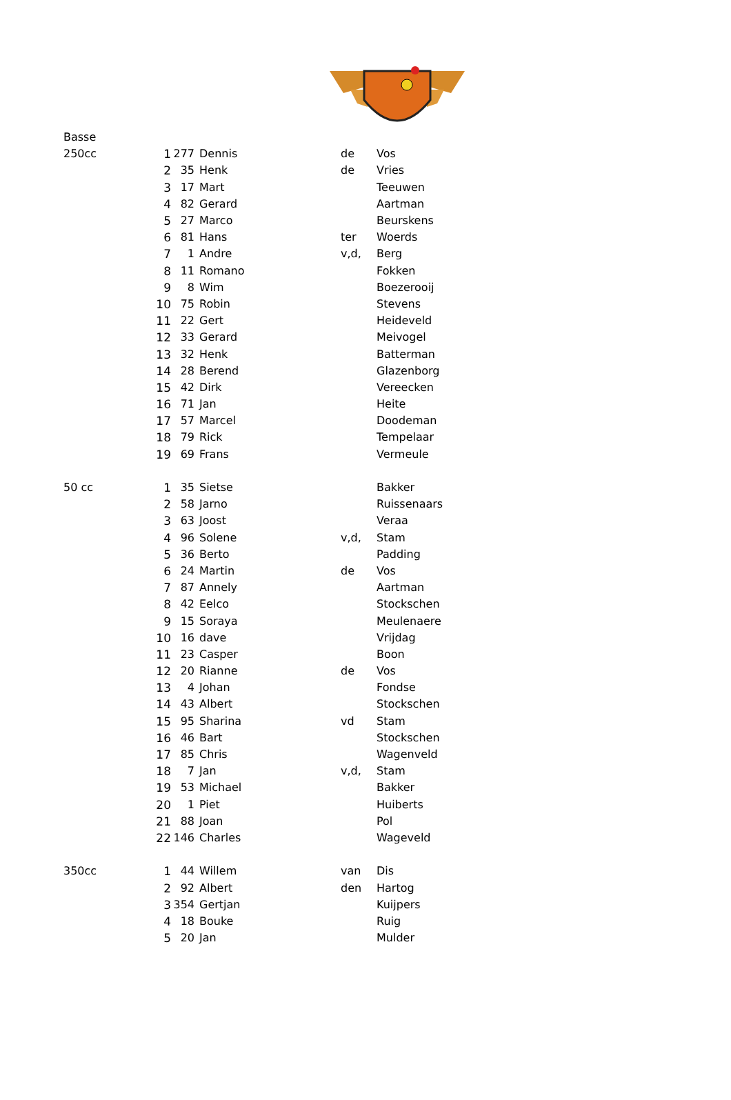| Basse | | | | | |
| 250cc | 1 | 277 | Dennis | de | Vos |
| | 2 | 35 | Henk | de | Vries |
| | 3 | 17 | Mart | | Teeuwen |
| | 4 | 82 | Gerard | | Aartman |
| | 5 | 27 | Marco | | Beurskens |
| | 6 | 81 | Hans | ter | Woerds |
| | 7 | 1 | Andre | v,d, | Berg |
| | 8 | 11 | Romano | | Fokken |
| | 9 | 8 | Wim | | Boezerooij |
| | 10 | 75 | Robin | | Stevens |
| | 11 | 22 | Gert | | Heideveld |
| | 12 | 33 | Gerard | | Meivogel |
| | 13 | 32 | Henk | | Batterman |
| | 14 | 28 | Berend | | Glazenborg |
| | 15 | 42 | Dirk | | Vereecken |
| | 16 | 71 | Jan | | Heite |
| | 17 | 57 | Marcel | | Doodeman |
| | 18 | 79 | Rick | | Tempelaar |
| | 19 | 69 | Frans | | Vermeule |
| 50 cc | 1 | 35 | Sietse | | Bakker |
| | 2 | 58 | Jarno | | Ruissenaars |
| | 3 | 63 | Joost | | Veraa |
| | 4 | 96 | Solene | v,d, | Stam |
| | 5 | 36 | Berto | | Padding |
| | 6 | 24 | Martin | de | Vos |
| | 7 | 87 | Annely | | Aartman |
| | 8 | 42 | Eelco | | Stockschen |
| | 9 | 15 | Soraya | | Meulenaere |
| | 10 | 16 | dave | | Vrijdag |
| | 11 | 23 | Casper | | Boon |
| | 12 | 20 | Rianne | de | Vos |
| | 13 | 4 | Johan | | Fondse |
| | 14 | 43 | Albert | | Stockschen |
| | 15 | 95 | Sharina | vd | Stam |
| | 16 | 46 | Bart | | Stockschen |
| | 17 | 85 | Chris | | Wagenveld |
| | 18 | 7 | Jan | v,d, | Stam |
| | 19 | 53 | Michael | | Bakker |
| | 20 | 1 | Piet | | Huiberts |
| | 21 | 88 | Joan | | Pol |
| | 22 | 146 | Charles | | Wageveld |
| 350cc | 1 | 44 | Willem | van | Dis |
| | 2 | 92 | Albert | den | Hartog |
| | 3 | 354 | Gertjan | | Kuijpers |
| | 4 | 18 | Bouke | | Ruig |
| | 5 | 20 | Jan | | Mulder |